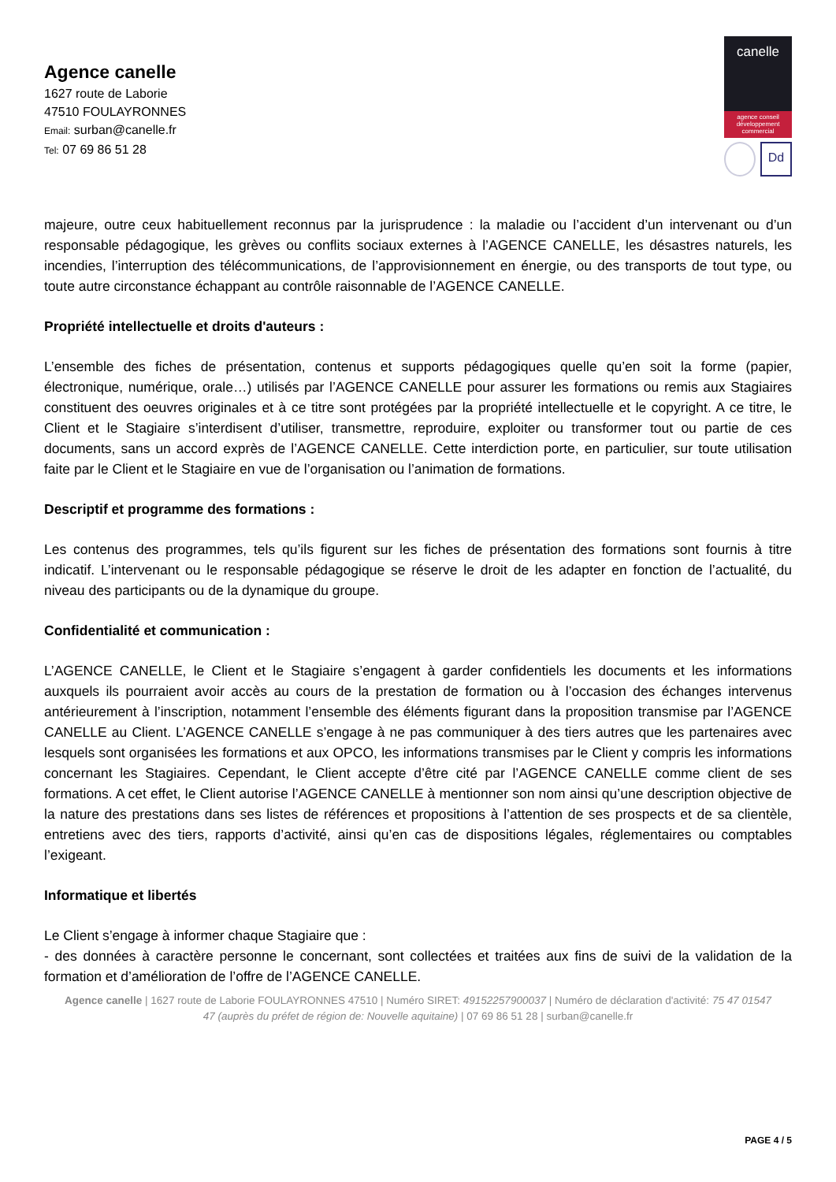Agence canelle
1627 route de Laborie
47510 FOULAYRONNES
Email: surban@canelle.fr
Tel: 07 69 86 51 28
canelle
agence conseil
développement
commercial
Dd
majeure, outre ceux habituellement reconnus par la jurisprudence : la maladie ou l’accident d’un intervenant ou d’un responsable pédagogique, les grèves ou conflits sociaux externes à l’AGENCE CANELLE, les désastres naturels, les incendies, l’interruption des télécommunications, de l’approvisionnement en énergie, ou des transports de tout type, ou toute autre circonstance échappant au contrôle raisonnable de l’AGENCE CANELLE.
Propriété intellectuelle et droits d'auteurs :
L’ensemble des fiches de présentation, contenus et supports pédagogiques quelle qu’en soit la forme (papier, électronique, numérique, orale…) utilisés par l’AGENCE CANELLE pour assurer les formations ou remis aux Stagiaires constituent des oeuvres originales et à ce titre sont protégées par la propriété intellectuelle et le copyright. A ce titre, le Client et le Stagiaire s’interdisent d’utiliser, transmettre, reproduire, exploiter ou transformer tout ou partie de ces documents, sans un accord exprès de l’AGENCE CANELLE. Cette interdiction porte, en particulier, sur toute utilisation faite par le Client et le Stagiaire en vue de l’organisation ou l’animation de formations.
Descriptif et programme des formations :
Les contenus des programmes, tels qu’ils figurent sur les fiches de présentation des formations sont fournis à titre indicatif. L’intervenant ou le responsable pédagogique se réserve le droit de les adapter en fonction de l’actualité, du niveau des participants ou de la dynamique du groupe.
Confidentialité et communication :
L’AGENCE CANELLE, le Client et le Stagiaire s’engagent à garder confidentiels les documents et les informations auxquels ils pourraient avoir accès au cours de la prestation de formation ou à l’occasion des échanges intervenus antérieurement à l’inscription, notamment l’ensemble des éléments figurant dans la proposition transmise par l’AGENCE CANELLE au Client. L’AGENCE CANELLE s’engage à ne pas communiquer à des tiers autres que les partenaires avec lesquels sont organisées les formations et aux OPCO, les informations transmises par le Client y compris les informations concernant les Stagiaires. Cependant, le Client accepte d’être cité par l’AGENCE CANELLE comme client de ses formations. A cet effet, le Client autorise l’AGENCE CANELLE à mentionner son nom ainsi qu’une description objective de la nature des prestations dans ses listes de références et propositions à l’attention de ses prospects et de sa clientèle, entretiens avec des tiers, rapports d’activité, ainsi qu’en cas de dispositions légales, réglementaires ou comptables l’exigeant.
Informatique et libertés
Le Client s’engage à informer chaque Stagiaire que :
- des données à caractère personne le concernant, sont collectées et traitées aux fins de suivi de la validation de la formation et d’amélioration de l’offre de l’AGENCE CANELLE.
Agence canelle | 1627 route de Laborie FOULAYRONNES 47510 | Numéro SIRET: 49152257900037 | Numéro de déclaration d'activité: 75 47 01547 47 (auprès du préfet de région de: Nouvelle aquitaine) | 07 69 86 51 28 | surban@canelle.fr
PAGE 4 / 5